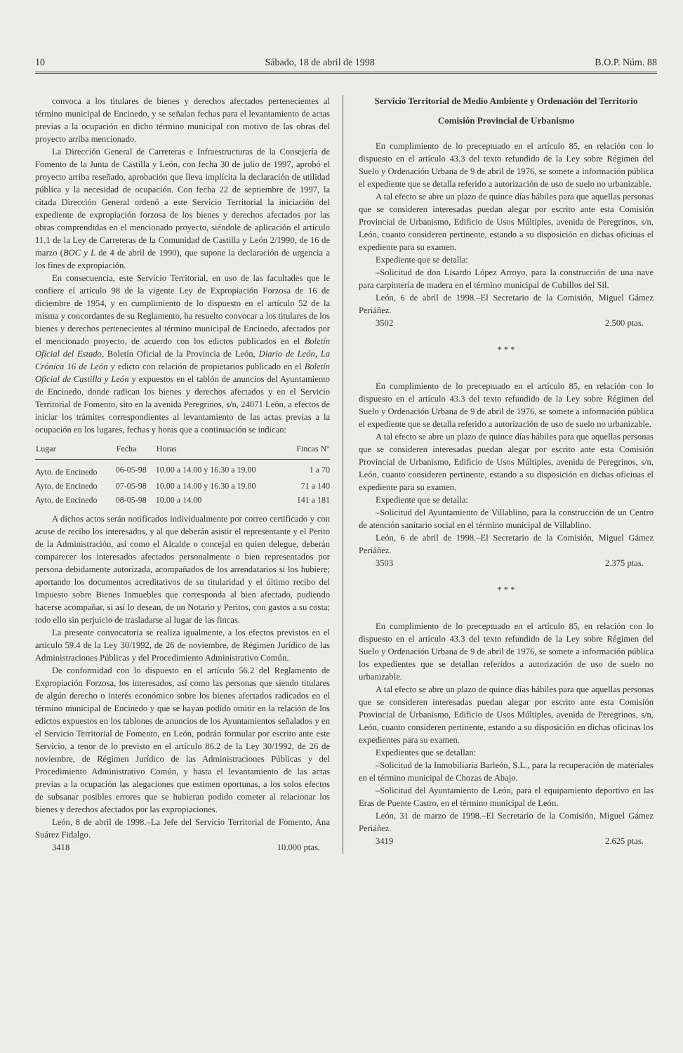10 Sábado, 18 de abril de 1998 B.O.P. Núm. 88
convoca a los titulares de bienes y derechos afectados pertenecientes al término municipal de Encinedo, y se señalan fechas para el levantamiento de actas previas a la ocupación en dicho término municipal con motivo de las obras del proyecto arriba mencionado.
La Dirección General de Carreteras e Infraestructuras de la Consejería de Fomento de la Junta de Castilla y León, con fecha 30 de julio de 1997, aprobó el proyecto arriba reseñado, aprobación que lleva implícita la declaración de utilidad pública y la necesidad de ocupación. Con fecha 22 de septiembre de 1997, la citada Dirección General ordenó a este Servicio Territorial la iniciación del expediente de expropiación forzosa de los bienes y derechos afectados por las obras comprendidas en el mencionado proyecto, siéndole de aplicación el artículo 11.1 de la Ley de Carreteras de la Comunidad de Castilla y León 2/1990, de 16 de marzo (BOC y L de 4 de abril de 1990), que supone la declaración de urgencia a los fines de expropiación.
En consecuencia, este Servicio Territorial, en uso de las facultades que le confiere el artículo 98 de la vigente Ley de Expropiación Forzosa de 16 de diciembre de 1954, y en cumplimiento de lo dispuesto en el artículo 52 de la misma y concordantes de su Reglamento, ha resuelto convocar a los titulares de los bienes y derechos pertenecientes al término municipal de Encinedo, afectados por el mencionado proyecto, de acuerdo con los edictos publicados en el Boletín Oficial del Estado, Boletín Oficial de la Provincia de León, Diario de León, La Crónica 16 de León y edicto con relación de propietarios publicado en el Boletín Oficial de Castilla y León y expuestos en el tablón de anuncios del Ayuntamiento de Encinedo, donde radican los bienes y derechos afectados y en el Servicio Territorial de Fomento, sito en la avenida Peregrinos, s/n, 24071 León, a efectos de iniciar los trámites correspondientes al levantamiento de las actas previas a la ocupación en los lugares, fechas y horas que a continuación se indican:
| Lugar | Fecha | Horas | Fincas Nº |
| --- | --- | --- | --- |
| Ayto. de Encinedo | 06-05-98 | 10.00 a 14.00 y 16.30 a 19.00 | 1 a 70 |
| Ayto. de Encinedo | 07-05-98 | 10.00 a 14.00 y 16.30 a 19.00 | 71 a 140 |
| Ayto. de Encinedo | 08-05-98 | 10.00 a 14.00 | 141 a 181 |
A dichos actos serán notificados individualmente por correo certificado y con acuse de recibo los interesados, y al que deberán asistir el representante y el Perito de la Administración, así como el Alcalde o concejal en quien delegue, deberán comparecer los interesados afectados personalmente o bien representados por persona debidamente autorizada, acompañados de los arrendatarios si los hubiere; aportando los documentos acreditativos de su titularidad y el último recibo del Impuesto sobre Bienes Inmuebles que corresponda al bien afectado, pudiendo hacerse acompañar, si así lo desean, de un Notario y Peritos, con gastos a su costa; todo ello sin perjuicio de trasladarse al lugar de las fincas.
La presente convocatoria se realiza igualmente, a los efectos previstos en el artículo 59.4 de la Ley 30/1992, de 26 de noviembre, de Régimen Jurídico de las Administraciones Públicas y del Procedimiento Administrativo Común.
De conformidad con lo dispuesto en el artículo 56.2 del Reglamento de Expropiación Forzosa, los interesados, así como las personas que siendo titulares de algún derecho o interés económico sobre los bienes afectados radicados en el término municipal de Encinedo y que se hayan podido omitir en la relación de los edictos expuestos en los tablones de anuncios de los Ayuntamientos señalados y en el Servicio Territorial de Fomento, en León, podrán formular por escrito ante este Servicio, a tenor de lo previsto en el artículo 86.2 de la Ley 30/1992, de 26 de noviembre, de Régimen Jurídico de las Administraciones Públicas y del Procedimiento Administrativo Común, y hasta el levantamiento de las actas previas a la ocupación las alegaciones que estimen oportunas, a los solos efectos de subsanar posibles errores que se hubieran podido cometer al relacionar los bienes y derechos afectados por las expropiaciones.
León, 8 de abril de 1998.–La Jefe del Servicio Territorial de Fomento, Ana Suárez Fidalgo.
3418 10.000 ptas.
Servicio Territorial de Medio Ambiente y Ordenación del Territorio
Comisión Provincial de Urbanismo
En cumplimiento de lo preceptuado en el artículo 85, en relación con lo dispuesto en el artículo 43.3 del texto refundido de la Ley sobre Régimen del Suelo y Ordenación Urbana de 9 de abril de 1976, se somete a información pública el expediente que se detalla referido a autorización de uso de suelo no urbanizable.
A tal efecto se abre un plazo de quince días hábiles para que aquellas personas que se consideren interesadas puedan alegar por escrito ante esta Comisión Provincial de Urbanismo, Edificio de Usos Múltiples, avenida de Peregrinos, s/n, León, cuanto consideren pertinente, estando a su disposición en dichas oficinas el expediente para su examen.
Expediente que se detalla:
–Solicitud de don Lisardo López Arroyo, para la construcción de una nave para carpintería de madera en el término municipal de Cubillos del Sil.
León, 6 de abril de 1998.–El Secretario de la Comisión, Miguel Gámez Periáñez.
3502 2.500 ptas.
* * *
En cumplimiento de lo preceptuado en el artículo 85, en relación con lo dispuesto en el artículo 43.3 del texto refundido de la Ley sobre Régimen del Suelo y Ordenación Urbana de 9 de abril de 1976, se somete a información pública el expediente que se detalla referido a autorización de uso de suelo no urbanizable.
A tal efecto se abre un plazo de quince días hábiles para que aquellas personas que se consideren interesadas puedan alegar por escrito ante esta Comisión Provincial de Urbanismo, Edificio de Usos Múltiples, avenida de Peregrinos, s/n, León, cuanto consideren pertinente, estando a su disposición en dichas oficinas el expediente para su examen.
Expediente que se detalla:
–Solicitud del Ayuntamiento de Villablino, para la construcción de un Centro de atención sanitario social en el término municipal de Villablino.
León, 6 de abril de 1998.–El Secretario de la Comisión, Miguel Gámez Periáñez.
3503 2.375 ptas.
* * *
En cumplimiento de lo preceptuado en el artículo 85, en relación con lo dispuesto en el artículo 43.3 del texto refundido de la Ley sobre Régimen del Suelo y Ordenación Urbana de 9 de abril de 1976, se somete a información pública los expedientes que se detallan referidos a autorización de uso de suelo no urbanizable.
A tal efecto se abre un plazo de quince días hábiles para que aquellas personas que se consideren interesadas puedan alegar por escrito ante esta Comisión Provincial de Urbanismo, Edificio de Usos Múltiples, avenida de Peregrinos, s/n, León, cuanto consideren pertinente, estando a su disposición en dichas oficinas los expedientes para su examen.
Expedientes que se detallan:
–Solicitud de la Inmobiliaria Barleón, S.L., para la recuperación de materiales en el término municipal de Chozas de Abajo.
–Solicitud del Ayuntamiento de León, para el equipamiento deportivo en las Eras de Puente Castro, en el término municipal de León.
León, 31 de marzo de 1998.–El Secretario de la Comisión, Miguel Gámez Periáñez.
3419 2.625 ptas.